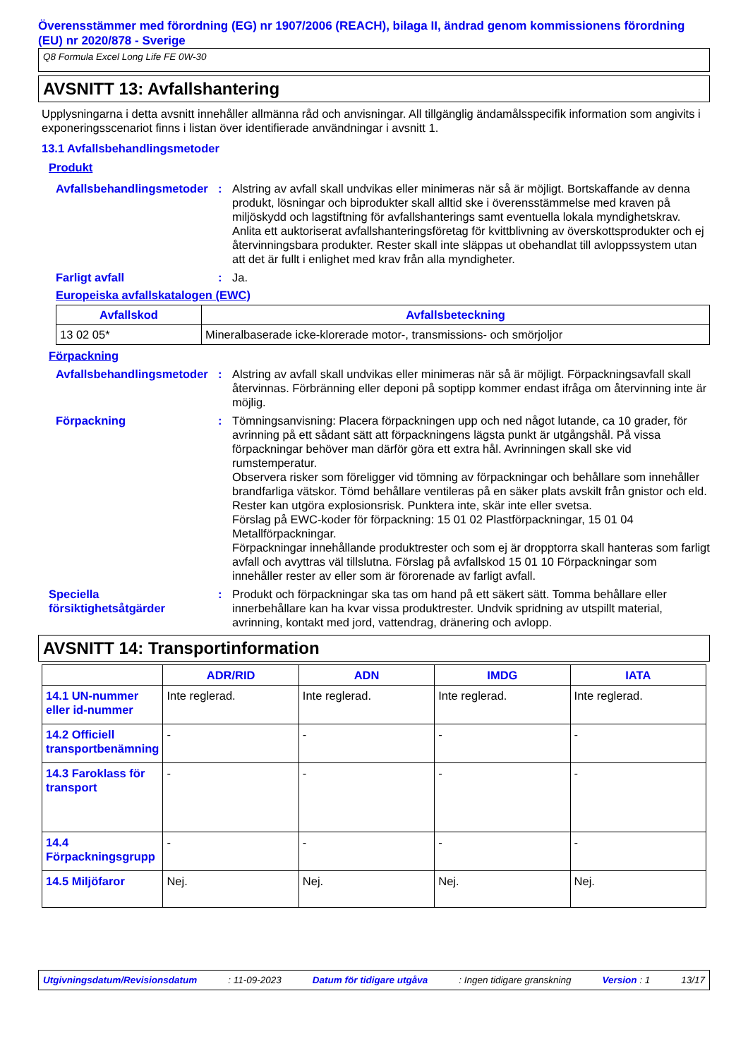Överensstämmer med förordning (EG) nr 1907/2006 (REACH), bilaga II, ändrad genom kommissionens förordning (EU) nr 2020/878 - Sverige
Q8 Formula Excel Long Life FE 0W-30
AVSNITT 13: Avfallshantering
Upplysningarna i detta avsnitt innehåller allmänna råd och anvisningar. All tillgänglig ändamålsspecifik information som angivits i exponeringsscenariot finns i listan över identifierade användningar i avsnitt 1.
13.1 Avfallsbehandlingsmetoder
Produkt
Avfallsbehandlingsmetoder
: Alstring av avfall skall undvikas eller minimeras när så är möjligt. Bortskaffande av denna produkt, lösningar och biprodukter skall alltid ske i överensstämmelse med kraven på miljöskydd och lagstiftning för avfallshanterings samt eventuella lokala myndighetskrav. Anlita ett auktoriserat avfallshanteringsföretag för kvittblivning av överskottsprodukter och ej återvinningsbara produkter. Rester skall inte släppas ut obehandlat till avloppssystem utan att det är fullt i enlighet med krav från alla myndigheter.
Farligt avfall : Ja.
Europeiska avfallskatalogen (EWC)
| Avfallskod | Avfallsbeteckning |
| --- | --- |
| 13 02 05* | Mineralbaserade icke-klorerade motor-, transmissions- och smörjoljor |
Förpackning
Avfallsbehandlingsmetoder
: Alstring av avfall skall undvikas eller minimeras när så är möjligt. Förpackningsavfall skall återvinnas. Förbränning eller deponi på soptipp kommer endast ifråga om återvinning inte är möjlig.
Förpackning : Tömningsanvisning: Placera förpackningen upp och ned något lutande, ca 10 grader, för avrinning på ett sådant sätt att förpackningens lägsta punkt är utgångshål. På vissa förpackningar behöver man därför göra ett extra hål. Avrinningen skall ske vid rumstemperatur.
Observera risker som föreligger vid tömning av förpackningar och behållare som innehåller brandfarliga vätskor. Tömd behållare ventileras på en säker plats avskilt från gnistor och eld. Rester kan utgöra explosionsrisk. Punktera inte, skär inte eller svetsa.
Förslag på EWC-koder för förpackning: 15 01 02 Plastförpackningar, 15 01 04 Metallförpackningar.
Förpackningar innehållande produktrester och som ej är dropptorra skall hanteras som farligt avfall och avyttras väl tillslutna. Förslag på avfallskod 15 01 10 Förpackningar som innehåller rester av eller som är förorenade av farligt avfall.
Speciella försiktighetsåtgärder
: Produkt och förpackningar ska tas om hand på ett säkert sätt. Tomma behållare eller innerbehållare kan ha kvar vissa produktrester. Undvik spridning av utspillt material, avrinning, kontakt med jord, vattendrag, dränering och avlopp.
AVSNITT 14: Transportinformation
| | ADR/RID | ADN | IMDG | IATA |
| --- | --- | --- | --- | --- |
| 14.1 UN-nummer eller id-nummer | Inte reglerad. | Inte reglerad. | Inte reglerad. | Inte reglerad. |
| 14.2 Officiell transportbenämning | - | - | - | - |
| 14.3 Faroklass för transport | - | - | - | - |
| 14.4 Förpackningsgrupp | - | - | - | - |
| 14.5 Miljöfaror | Nej. | Nej. | Nej. | Nej. |
Utgivningsdatum/Revisionsdatum: 11-09-2023 Datum för tidigare utgåva: Ingen tidigare granskning Version : 1 13/17